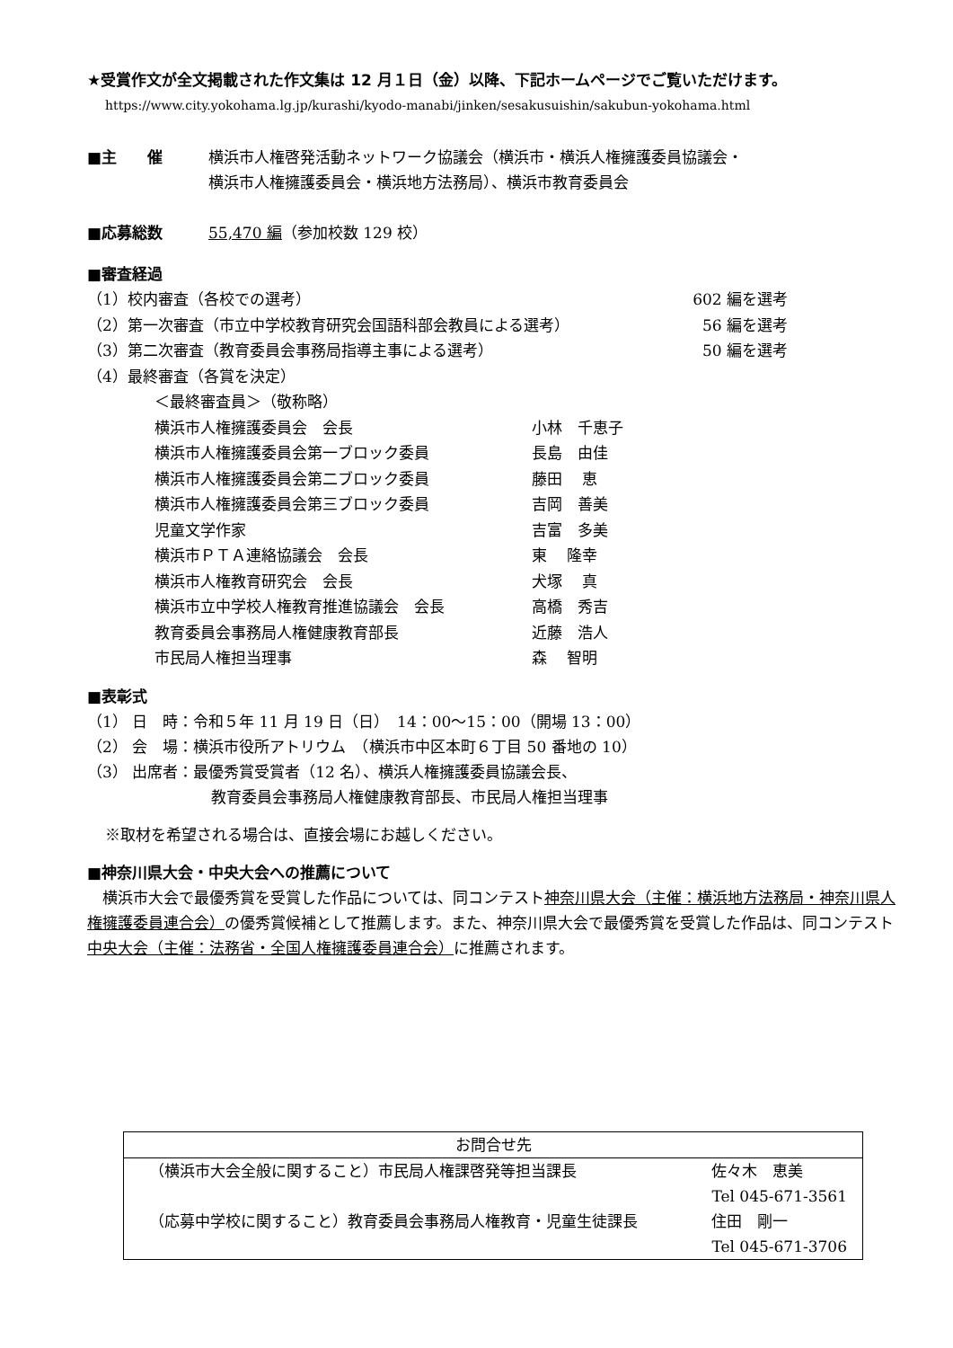★受賞作文が全文掲載された作文集は 12 月１日（金）以降、下記ホームページでご覧いただけます。
https://www.city.yokohama.lg.jp/kurashi/kyodo-manabi/jinken/sesakusuishin/sakubun-yokohama.html
■主　　催 横浜市人権啓発活動ネットワーク協議会（横浜市・横浜人権擁護委員協議会・
横浜市人権擁護委員会・横浜地方法務局）、横浜市教育委員会
■応募総数 55,470 編（参加校数 129 校）
■審査経過
| （1）校内審査（各校での選考） | 602 編を選考 |
| （2）第一次審査（市立中学校教育研究会国語科部会教員による選考） | 56 編を選考 |
| （3）第二次審査（教育委員会事務局指導主事による選考） | 50 編を選考 |
| （4）最終審査（各賞を決定） | |
| ＜最終審査員＞（敬称略） | |
| 横浜市人権擁護委員会 会長 | 小林 千恵子 |
| 横浜市人権擁護委員会第一ブロック委員 | 長島 由佳 |
| 横浜市人権擁護委員会第二ブロック委員 | 藤田 恵 |
| 横浜市人権擁護委員会第三ブロック委員 | 吉岡 善美 |
| 児童文学作家 | 吉富 多美 |
| 横浜市ＰＴＡ連絡協議会 会長 | 東 隆幸 |
| 横浜市人権教育研究会 会長 | 犬塚 真 |
| 横浜市立中学校人権教育推進協議会 会長 | 高橋 秀吉 |
| 教育委員会事務局人権健康教育部長 | 近藤 浩人 |
| 市民局人権担当理事 | 森 智明 |
■表彰式
（1） 日　時：令和５年 11 月 19 日（日）　14：00～15：00（開場 13：00）
（2） 会　場：横浜市役所アトリウム　（横浜市中区本町６丁目 50 番地の 10）
（3） 出席者：最優秀賞受賞者（12 名）、横浜人権擁護委員協議会長、
教育委員会事務局人権健康教育部長、市民局人権担当理事
※取材を希望される場合は、直接会場にお越しください。
■神奈川県大会・中央大会への推薦について
横浜市大会で最優秀賞を受賞した作品については、同コンテスト神奈川県大会（主催：横浜地方法務局・神奈川県人権擁護委員連合会）の優秀賞候補として推薦します。また、神奈川県大会で最優秀賞を受賞した作品は、同コンテスト中央大会（主催：法務省・全国人権擁護委員連合会）に推薦されます。
お問合せ先
| （横浜市大会全般に関すること）市民局人権課啓発等担当課長 | 佐々木 恵美 |
| | Tel 045-671-3561 |
| （応募中学校に関すること）教育委員会事務局人権教育・児童生徒課長 | 住田 剛一 |
| | Tel 045-671-3706 |